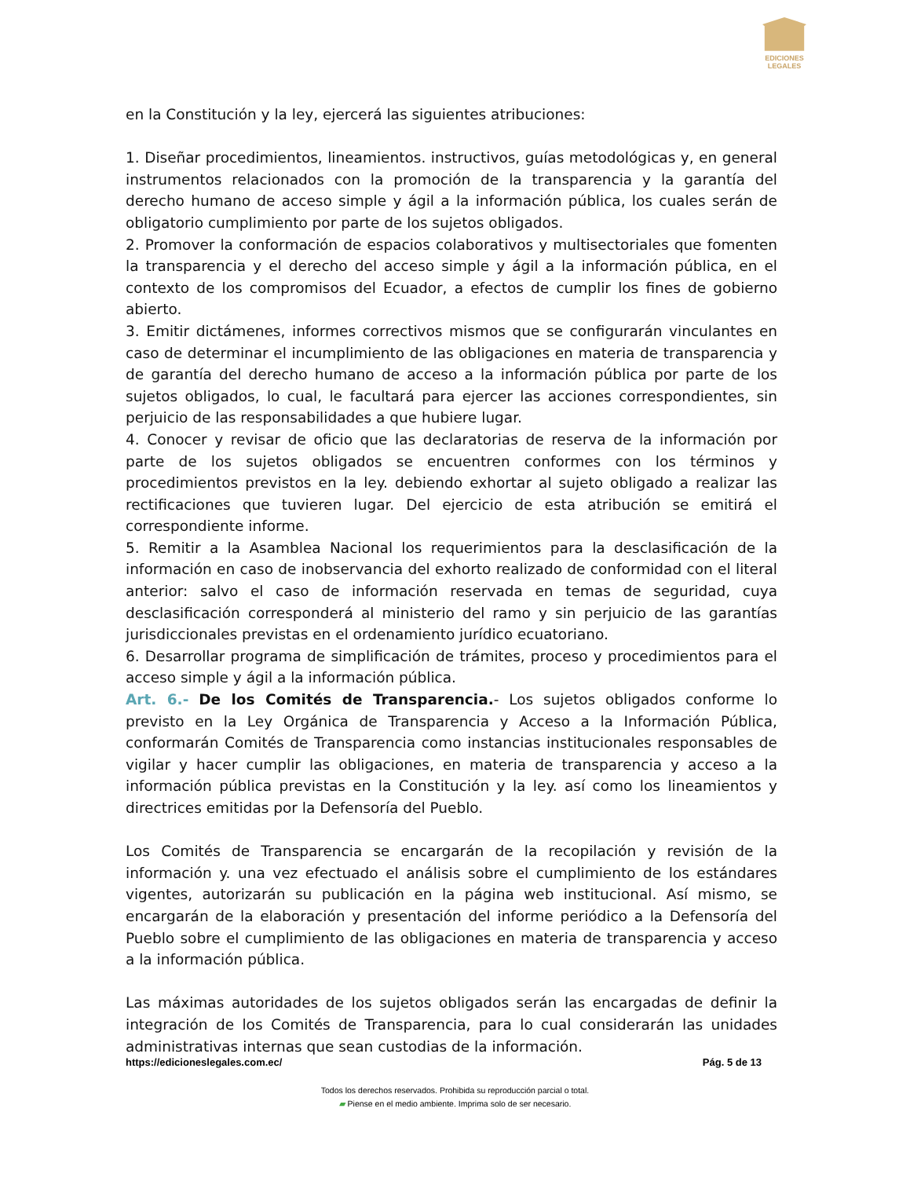EDICIONES
LEGALES
en la Constitución y la ley, ejercerá las siguientes atribuciones:
1. Diseñar procedimientos, lineamientos. instructivos, guías metodológicas y, en general instrumentos relacionados con la promoción de la transparencia y la garantía del derecho humano de acceso simple y ágil a la información pública, los cuales serán de obligatorio cumplimiento por parte de los sujetos obligados.
2. Promover la conformación de espacios colaborativos y multisectoriales que fomenten la transparencia y el derecho del acceso simple y ágil a la información pública, en el contexto de los compromisos del Ecuador, a efectos de cumplir los fines de gobierno abierto.
3. Emitir dictámenes, informes correctivos mismos que se configurarán vinculantes en caso de determinar el incumplimiento de las obligaciones en materia de transparencia y de garantía del derecho humano de acceso a la información pública por parte de los sujetos obligados, lo cual, le facultará para ejercer las acciones correspondientes, sin perjuicio de las responsabilidades a que hubiere lugar.
4. Conocer y revisar de oficio que las declaratorias de reserva de la información por parte de los sujetos obligados se encuentren conformes con los términos y procedimientos previstos en la ley. debiendo exhortar al sujeto obligado a realizar las rectificaciones que tuvieren lugar. Del ejercicio de esta atribución se emitirá el correspondiente informe.
5. Remitir a la Asamblea Nacional los requerimientos para la desclasificación de la información en caso de inobservancia del exhorto realizado de conformidad con el literal anterior: salvo el caso de información reservada en temas de seguridad, cuya desclasificación corresponderá al ministerio del ramo y sin perjuicio de las garantías jurisdiccionales previstas en el ordenamiento jurídico ecuatoriano.
6. Desarrollar programa de simplificación de trámites, proceso y procedimientos para el acceso simple y ágil a la información pública.
Art. 6.- De los Comités de Transparencia.- Los sujetos obligados conforme lo previsto en la Ley Orgánica de Transparencia y Acceso a la Información Pública, conformarán Comités de Transparencia como instancias institucionales responsables de vigilar y hacer cumplir las obligaciones, en materia de transparencia y acceso a la información pública previstas en la Constitución y la ley. así como los lineamientos y directrices emitidas por la Defensoría del Pueblo.
Los Comités de Transparencia se encargarán de la recopilación y revisión de la información y. una vez efectuado el análisis sobre el cumplimiento de los estándares vigentes, autorizarán su publicación en la página web institucional. Así mismo, se encargarán de la elaboración y presentación del informe periódico a la Defensoría del Pueblo sobre el cumplimiento de las obligaciones en materia de transparencia y acceso a la información pública.
Las máximas autoridades de los sujetos obligados serán las encargadas de definir la integración de los Comités de Transparencia, para lo cual considerarán las unidades administrativas internas que sean custodias de la información.
https://edicioneslegales.com.ec/ Pág. 5 de 13
Todos los derechos reservados. Prohibida su reproducción parcial o total.
▰ Piense en el medio ambiente. Imprima solo de ser necesario.